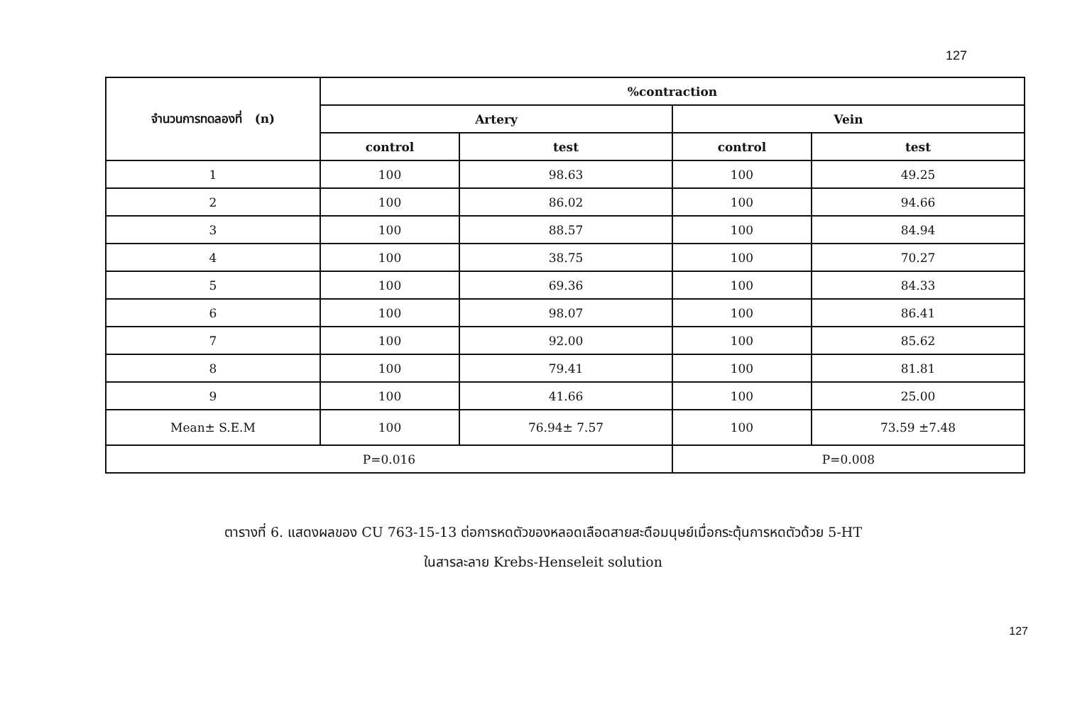127
| จำนวนการทดลองที่ (n) | %contraction | | | |
| --- | --- | --- | --- | --- |
| | Artery | | Vein | |
| | control | test | control | test |
| 1 | 100 | 98.63 | 100 | 49.25 |
| 2 | 100 | 86.02 | 100 | 94.66 |
| 3 | 100 | 88.57 | 100 | 84.94 |
| 4 | 100 | 38.75 | 100 | 70.27 |
| 5 | 100 | 69.36 | 100 | 84.33 |
| 6 | 100 | 98.07 | 100 | 86.41 |
| 7 | 100 | 92.00 | 100 | 85.62 |
| 8 | 100 | 79.41 | 100 | 81.81 |
| 9 | 100 | 41.66 | 100 | 25.00 |
| Mean± S.E.M | 100 | 76.94± 7.57 | 100 | 73.59 ±7.48 |
| P=0.016 | | | P=0.008 | |
ตารางที่ 6. แสดงผลของ CU 763-15-13 ต่อการหดตัวของหลอดเลือดสายสะดือมนุษย์เมื่อกระตุ้นการหดตัวด้วย 5-HT
ในสารละลาย Krebs-Henseleit solution
127